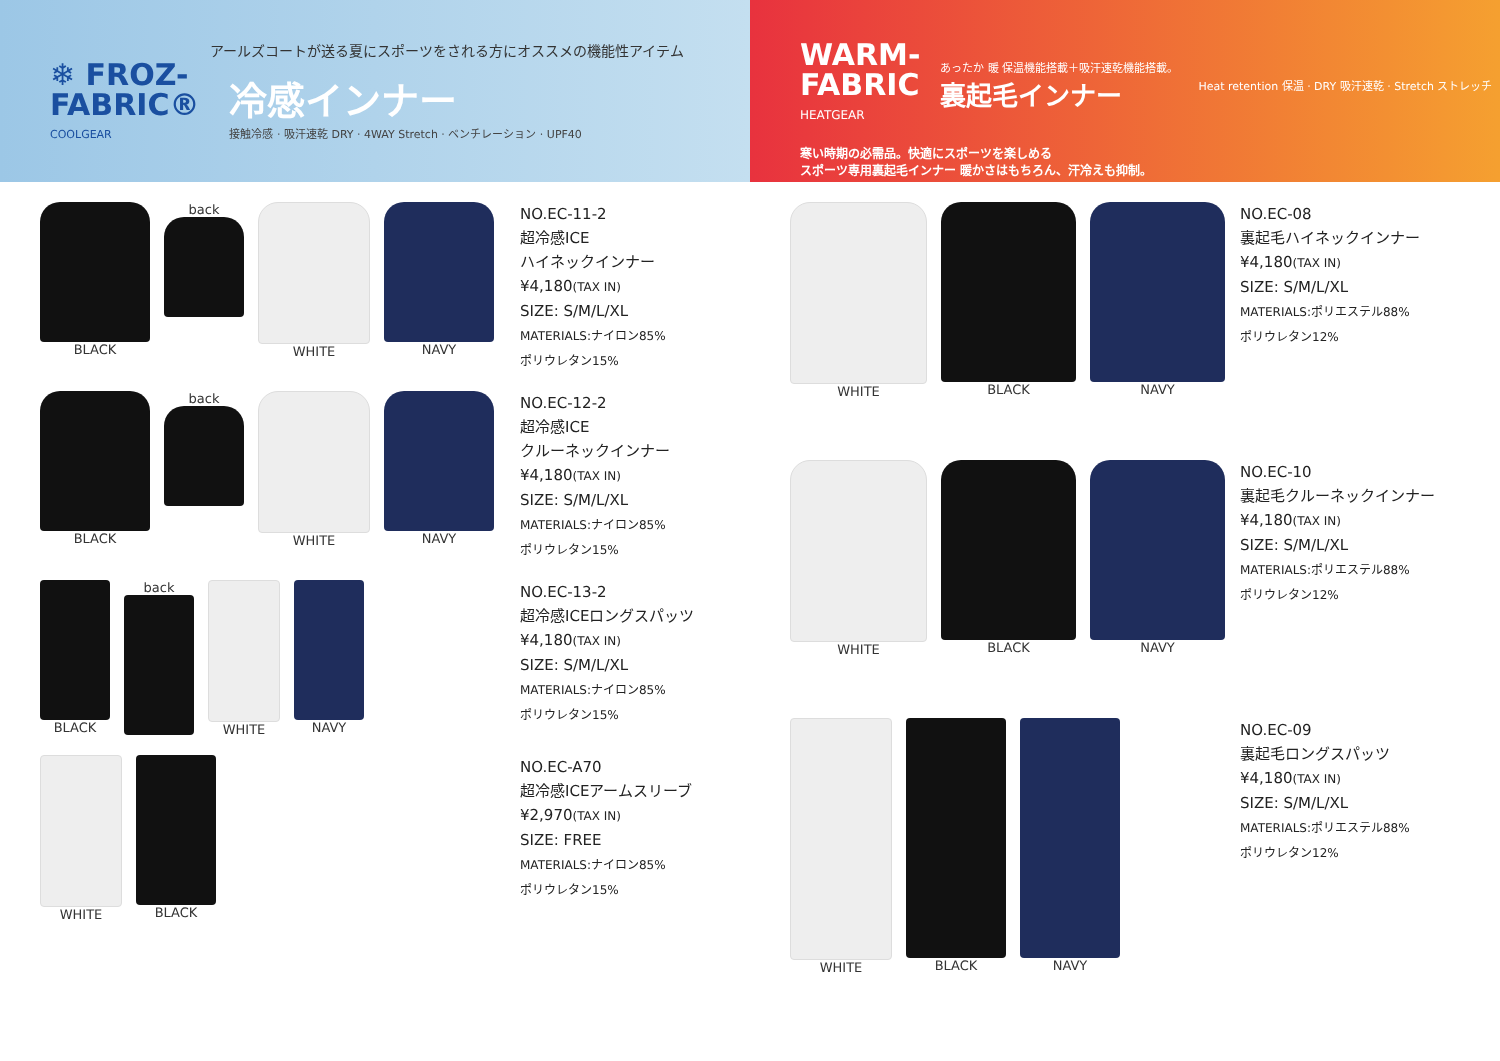アールズコートが送る夏にスポーツをされる方にオススメの機能性アイテム
❄ FROZ-
FABRIC®
COOLGEAR
冷感インナー
接触冷感 · 吸汗速乾 DRY · 4WAY Stretch · ベンチレーション · UPF40
WARM-
FABRIC
HEATGEAR
あったか 暖 保温機能搭載＋吸汗速乾機能搭載。
裏起毛インナー
Heat retention 保温 · DRY 吸汗速乾 · Stretch ストレッチ
寒い時期の必需品。快適にスポーツを楽しめる
スポーツ専用裏起毛インナー 暖かさはもちろん、汗冷えも抑制。
BLACK back WHITE NAVY
NO.EC-11-2
超冷感ICE
ハイネックインナー
¥4,180(TAX IN)
SIZE: S/M/L/XL
MATERIALS:ナイロン85%
ポリウレタン15%
BLACK back WHITE NAVY
NO.EC-12-2
超冷感ICE
クルーネックインナー
¥4,180(TAX IN)
SIZE: S/M/L/XL
MATERIALS:ナイロン85%
ポリウレタン15%
BLACK back WHITE NAVY
NO.EC-13-2
超冷感ICEロングスパッツ
¥4,180(TAX IN)
SIZE: S/M/L/XL
MATERIALS:ナイロン85%
ポリウレタン15%
WHITE BLACK
NO.EC-A70
超冷感ICEアームスリーブ
¥2,970(TAX IN)
SIZE: FREE
MATERIALS:ナイロン85%
ポリウレタン15%
WHITE BLACK NAVY
NO.EC-08
裏起毛ハイネックインナー
¥4,180(TAX IN)
SIZE: S/M/L/XL
MATERIALS:ポリエステル88%
ポリウレタン12%
WHITE BLACK NAVY
NO.EC-10
裏起毛クルーネックインナー
¥4,180(TAX IN)
SIZE: S/M/L/XL
MATERIALS:ポリエステル88%
ポリウレタン12%
WHITE BLACK NAVY
NO.EC-09
裏起毛ロングスパッツ
¥4,180(TAX IN)
SIZE: S/M/L/XL
MATERIALS:ポリエステル88%
ポリウレタン12%